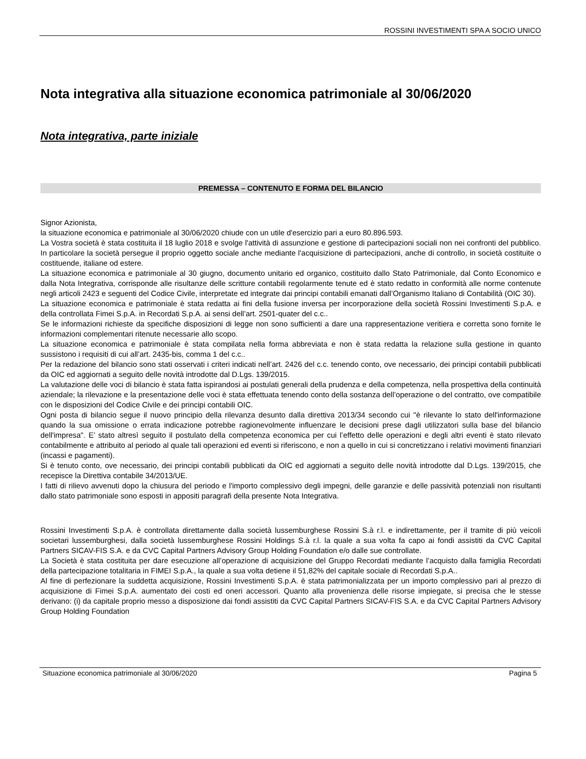ROSSINI INVESTIMENTI SPA A SOCIO UNICO
Nota integrativa alla situazione economica patrimoniale al 30/06/2020
Nota integrativa, parte iniziale
PREMESSA – CONTENUTO E FORMA DEL BILANCIO
Signor Azionista,
la situazione economica e patrimoniale al 30/06/2020 chiude con un utile d'esercizio pari a euro 80.896.593.
La Vostra società è stata costituita il 18 luglio 2018 e svolge l'attività di assunzione e gestione di partecipazioni sociali non nei confronti del pubblico. In particolare la società persegue il proprio oggetto sociale anche mediante l'acquisizione di partecipazioni, anche di controllo, in società costituite o costituende, italiane od estere.
La situazione economica e patrimoniale al 30 giugno, documento unitario ed organico, costituito dallo Stato Patrimoniale, dal Conto Economico e dalla Nota Integrativa, corrisponde alle risultanze delle scritture contabili regolarmente tenute ed è stato redatto in conformità alle norme contenute negli articoli 2423 e seguenti del Codice Civile, interpretate ed integrate dai principi contabili emanati dall’Organismo Italiano di Contabilità (OIC 30).
La situazione economica e patrimoniale è stata redatta ai fini della fusione inversa per incorporazione della società Rossini Investimenti S.p.A. e della controllata Fimei S.p.A. in Recordati S.p.A. ai sensi dell’art. 2501-quater del c.c..
Se le informazioni richieste da specifiche disposizioni di legge non sono sufficienti a dare una rappresentazione veritiera e corretta sono fornite le informazioni complementari ritenute necessarie allo scopo.
La situazione economica e patrimoniale è stata compilata nella forma abbreviata e non è stata redatta la relazione sulla gestione in quanto sussistono i requisiti di cui all’art. 2435-bis, comma 1 del c.c..
Per la redazione del bilancio sono stati osservati i criteri indicati nell’art. 2426 del c.c. tenendo conto, ove necessario, dei principi contabili pubblicati da OIC ed aggiornati a seguito delle novità introdotte dal D.Lgs. 139/2015.
La valutazione delle voci di bilancio è stata fatta ispirandosi ai postulati generali della prudenza e della competenza, nella prospettiva della continuità aziendale; la rilevazione e la presentazione delle voci è stata effettuata tenendo conto della sostanza dell’operazione o del contratto, ove compatibile con le disposizioni del Codice Civile e dei principi contabili OIC.
Ogni posta di bilancio segue il nuovo principio della rilevanza desunto dalla direttiva 2013/34 secondo cui "è rilevante lo stato dell'informazione quando la sua omissione o errata indicazione potrebbe ragionevolmente influenzare le decisioni prese dagli utilizzatori sulla base del bilancio dell'impresa". E’ stato altresì seguito il postulato della competenza economica per cui l’effetto delle operazioni e degli altri eventi è stato rilevato contabilmente e attribuito al periodo al quale tali operazioni ed eventi si riferiscono, e non a quello in cui si concretizzano i relativi movimenti finanziari (incassi e pagamenti).
Si è tenuto conto, ove necessario, dei principi contabili pubblicati da OIC ed aggiornati a seguito delle novità introdotte dal D.Lgs. 139/2015, che recepisce la Direttiva contabile 34/2013/UE.
I fatti di rilievo avvenuti dopo la chiusura del periodo e l'importo complessivo degli impegni, delle garanzie e delle passività potenziali non risultanti dallo stato patrimoniale sono esposti in appositi paragrafi della presente Nota Integrativa.
Rossini Investimenti S.p.A. è controllata direttamente dalla società lussemburghese Rossini S.à r.l. e indirettamente, per il tramite di più veicoli societari lussemburghesi, dalla società lussemburghese Rossini Holdings S.à r.l. la quale a sua volta fa capo ai fondi assistiti da CVC Capital Partners SICAV-FIS S.A. e da CVC Capital Partners Advisory Group Holding Foundation e/o dalle sue controllate.
La Società è stata costituita per dare esecuzione all’operazione di acquisizione del Gruppo Recordati mediante l’acquisto dalla famiglia Recordati della partecipazione totalitaria in FIMEI S.p.A., la quale a sua volta detiene il 51,82% del capitale sociale di Recordati S.p.A..
Al fine di perfezionare la suddetta acquisizione, Rossini Investimenti S.p.A. è stata patrimonializzata per un importo complessivo pari al prezzo di acquisizione di Fimei S.p.A. aumentato dei costi ed oneri accessori. Quanto alla provenienza delle risorse impiegate, si precisa che le stesse derivano: (i) da capitale proprio messo a disposizione dai fondi assistiti da CVC Capital Partners SICAV-FIS S.A. e da CVC Capital Partners Advisory Group Holding Foundation
Situazione economica patrimoniale al 30/06/2020 Pagina 5